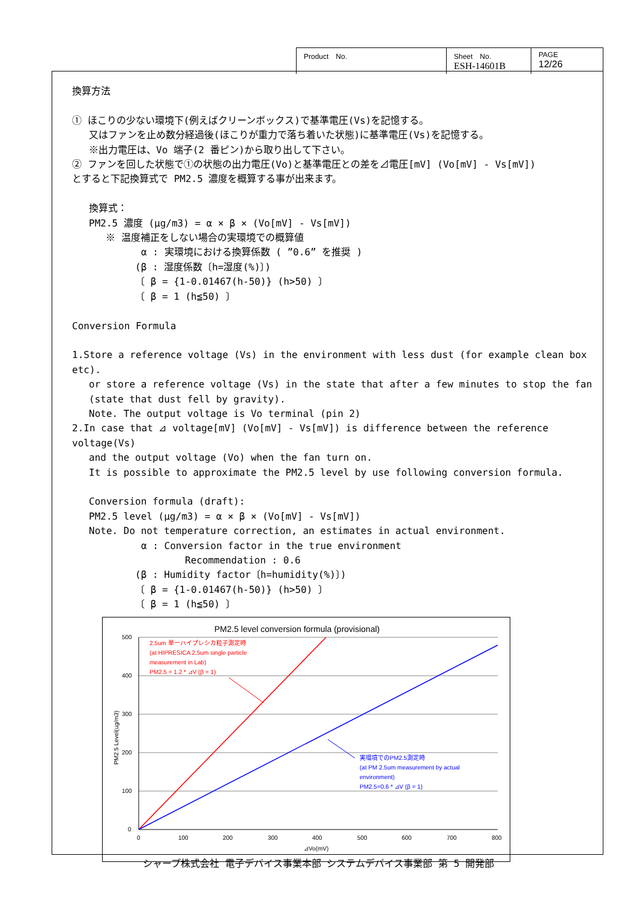| Product No. | Sheet No. ESH-14601B | PAGE 12/26 |
換算方法
① ほこりの少ない環境下(例えばクリーンボックス)で基準電圧(Vs)を記憶する。
又はファンを止め数分経過後(ほこりが重力で落ち着いた状態)に基準電圧(Vs)を記憶する。
※出力電圧は、Vo 端子(2 番ピン)から取り出して下さい。
② ファンを回した状態で①の状態の出力電圧(Vo)と基準電圧との差を⊿電圧[mV] (Vo[mV] - Vs[mV])
とすると下記換算式で PM2.5 濃度を概算する事が出来ます。
換算式：
PM2.5 濃度 (μg/m3) = α × β × (Vo[mV] - Vs[mV])
※ 温度補正をしない場合の実環境での概算値
α : 実環境における換算係数 ( ”0.6” を推奨 )
(β : 湿度係数〔h=湿度(%)〕)
〔 β = {1-0.01467(h-50)} (h>50) 〕
〔 β = 1 (h≦50) 〕
Conversion Formula
1.Store a reference voltage (Vs) in the environment with less dust (for example clean box etc).
or store a reference voltage (Vs) in the state that after a few minutes to stop the fan
(state that dust fell by gravity).
Note. The output voltage is Vo terminal (pin 2)
2.In case that ⊿ voltage[mV] (Vo[mV] - Vs[mV]) is difference between the reference voltage(Vs)
and the output voltage (Vo) when the fan turn on.
It is possible to approximate the PM2.5 level by use following conversion formula.
Conversion formula (draft):
PM2.5 level (μg/m3) = α × β × (Vo[mV] - Vs[mV])
Note. Do not temperature correction, an estimates in actual environment.
α : Conversion factor in the true environment
Recommendation : 0.6
(β : Humidity factor〔h=humidity(%)〕)
〔 β = {1-0.01467(h-50)} (h>50) 〕
〔 β = 1 (h≦50) 〕
PM2.5 level conversion formula (provisional)
500
400
300
200
100
0
0
100
200
300
400
500
600
700
800
⊿Vo(mV)
PM2.5 Level(ug/m3)
2.5um 単一ハイプレシカ粒子測定時
(at HIPRESICA 2.5um single particle
measurement in Lab)
PM2.5 = 1.2 * ⊿V (β = 1)
実環境でのPM2.5測定時
(at PM 2.5um measurement by actual
environment)
PM2.5=0.6 * ⊿V (β = 1)
シャープ株式会社 電子デバイス事業本部 システムデバイス事業部 第 5 開発部